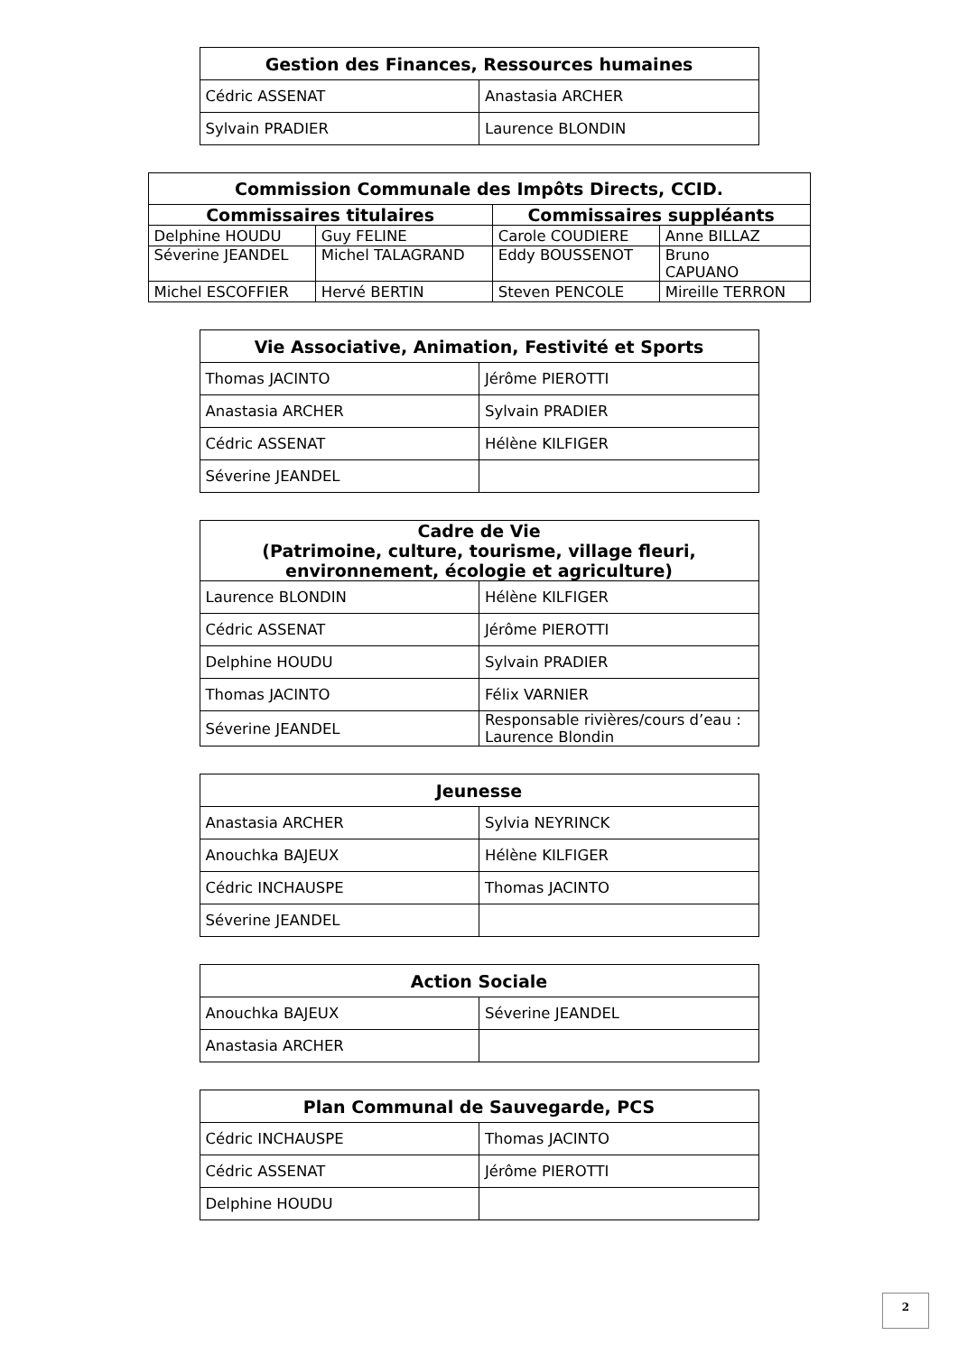| Gestion des Finances, Ressources humaines | |
| --- | --- |
| Cédric ASSENAT | Anastasia ARCHER |
| Sylvain PRADIER | Laurence BLONDIN |
| Commission Communale des Impôts Directs, CCID. | | | |
| --- | --- | --- | --- |
| Commissaires titulaires | | Commissaires suppléants | |
| Delphine HOUDU | Guy FELINE | Carole COUDIERE | Anne BILLAZ |
| Séverine JEANDEL | Michel TALAGRAND | Eddy BOUSSENOT | Bruno CAPUANO |
| Michel ESCOFFIER | Hervé BERTIN | Steven PENCOLE | Mireille TERRON |
| Vie Associative, Animation, Festivité et Sports | |
| --- | --- |
| Thomas JACINTO | Jérôme PIEROTTI |
| Anastasia ARCHER | Sylvain PRADIER |
| Cédric ASSENAT | Hélène KILFIGER |
| Séverine JEANDEL | |
| Cadre de Vie (Patrimoine, culture, tourisme, village fleuri, environnement, écologie et agriculture) | |
| --- | --- |
| Laurence BLONDIN | Hélène KILFIGER |
| Cédric ASSENAT | Jérôme PIEROTTI |
| Delphine HOUDU | Sylvain PRADIER |
| Thomas JACINTO | Félix VARNIER |
| Séverine JEANDEL | Responsable rivières/cours d’eau : Laurence Blondin |
| Jeunesse | |
| --- | --- |
| Anastasia ARCHER | Sylvia NEYRINCK |
| Anouchka BAJEUX | Hélène KILFIGER |
| Cédric INCHAUSPE | Thomas JACINTO |
| Séverine JEANDEL | |
| Action Sociale | |
| --- | --- |
| Anouchka BAJEUX | Séverine JEANDEL |
| Anastasia ARCHER | |
| Plan Communal de Sauvegarde, PCS | |
| --- | --- |
| Cédric INCHAUSPE | Thomas JACINTO |
| Cédric ASSENAT | Jérôme PIEROTTI |
| Delphine HOUDU | |
2